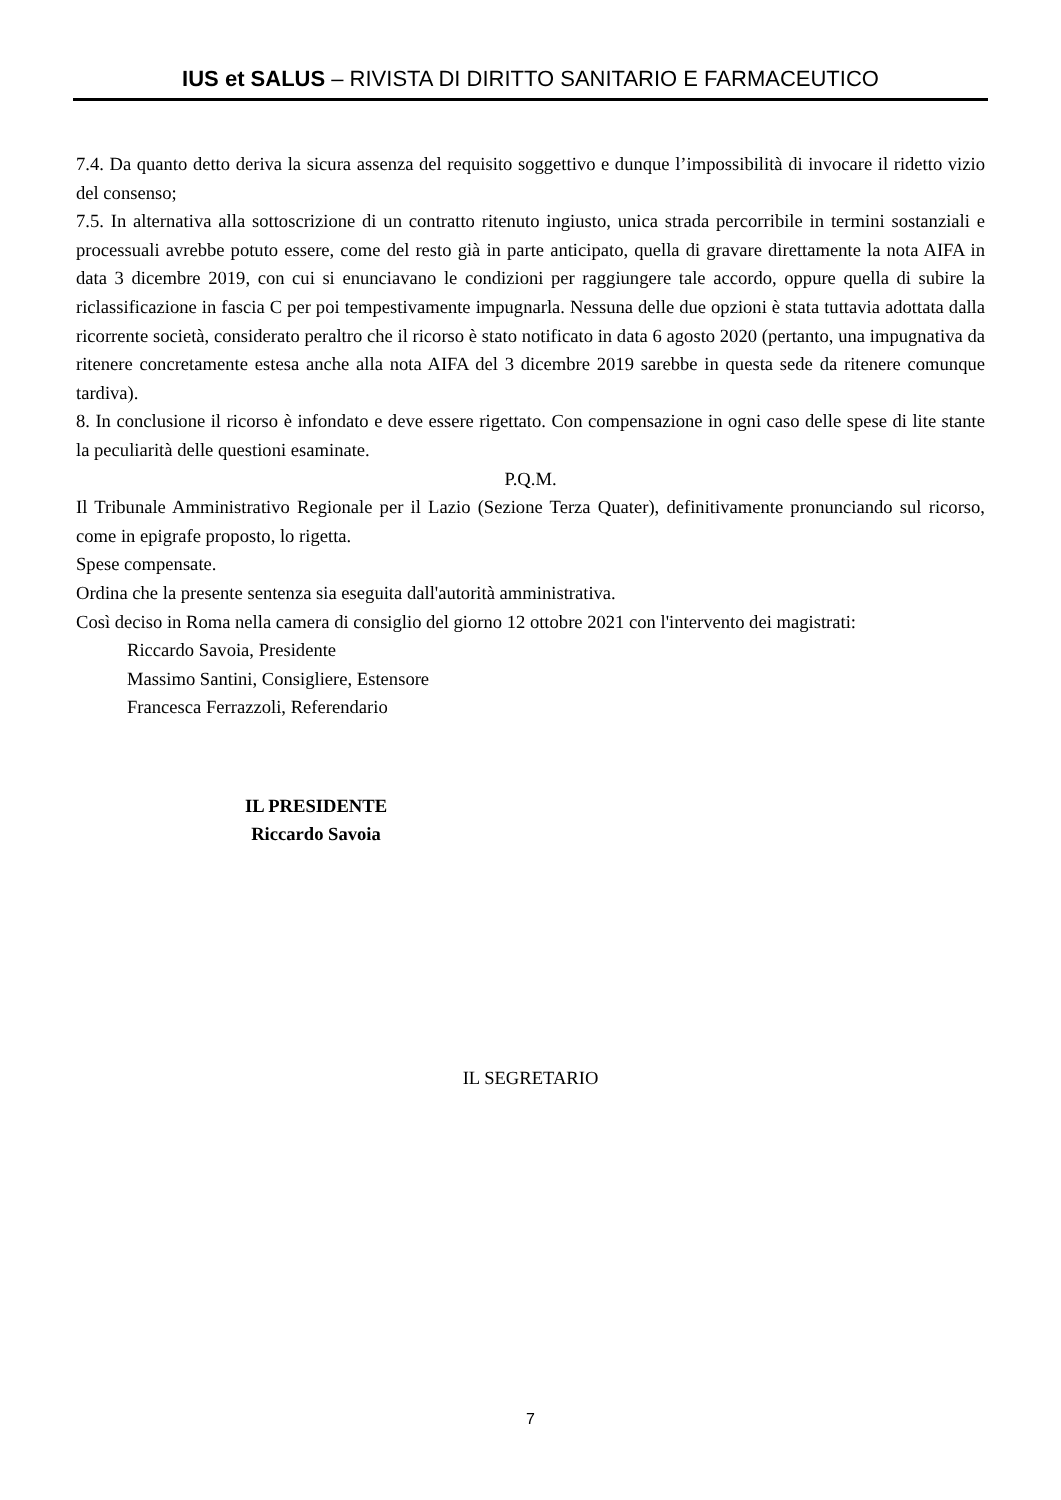IUS et SALUS – RIVISTA DI DIRITTO SANITARIO E FARMACEUTICO
7.4. Da quanto detto deriva la sicura assenza del requisito soggettivo e dunque l’impossibilità di invocare il ridetto vizio del consenso;
7.5. In alternativa alla sottoscrizione di un contratto ritenuto ingiusto, unica strada percorribile in termini sostanziali e processuali avrebbe potuto essere, come del resto già in parte anticipato, quella di gravare direttamente la nota AIFA in data 3 dicembre 2019, con cui si enunciavano le condizioni per raggiungere tale accordo, oppure quella di subire la riclassificazione in fascia C per poi tempestivamente impugnarla. Nessuna delle due opzioni è stata tuttavia adottata dalla ricorrente società, considerato peraltro che il ricorso è stato notificato in data 6 agosto 2020 (pertanto, una impugnativa da ritenere concretamente estesa anche alla nota AIFA del 3 dicembre 2019 sarebbe in questa sede da ritenere comunque tardiva).
8. In conclusione il ricorso è infondato e deve essere rigettato. Con compensazione in ogni caso delle spese di lite stante la peculiarità delle questioni esaminate.
P.Q.M.
Il Tribunale Amministrativo Regionale per il Lazio (Sezione Terza Quater), definitivamente pronunciando sul ricorso, come in epigrafe proposto, lo rigetta.
Spese compensate.
Ordina che la presente sentenza sia eseguita dall'autorità amministrativa.
Così deciso in Roma nella camera di consiglio del giorno 12 ottobre 2021 con l'intervento dei magistrati:
Riccardo Savoia, Presidente
Massimo Santini, Consigliere, Estensore
Francesca Ferrazzoli, Referendario
IL PRESIDENTE
Riccardo Savoia
IL SEGRETARIO
7